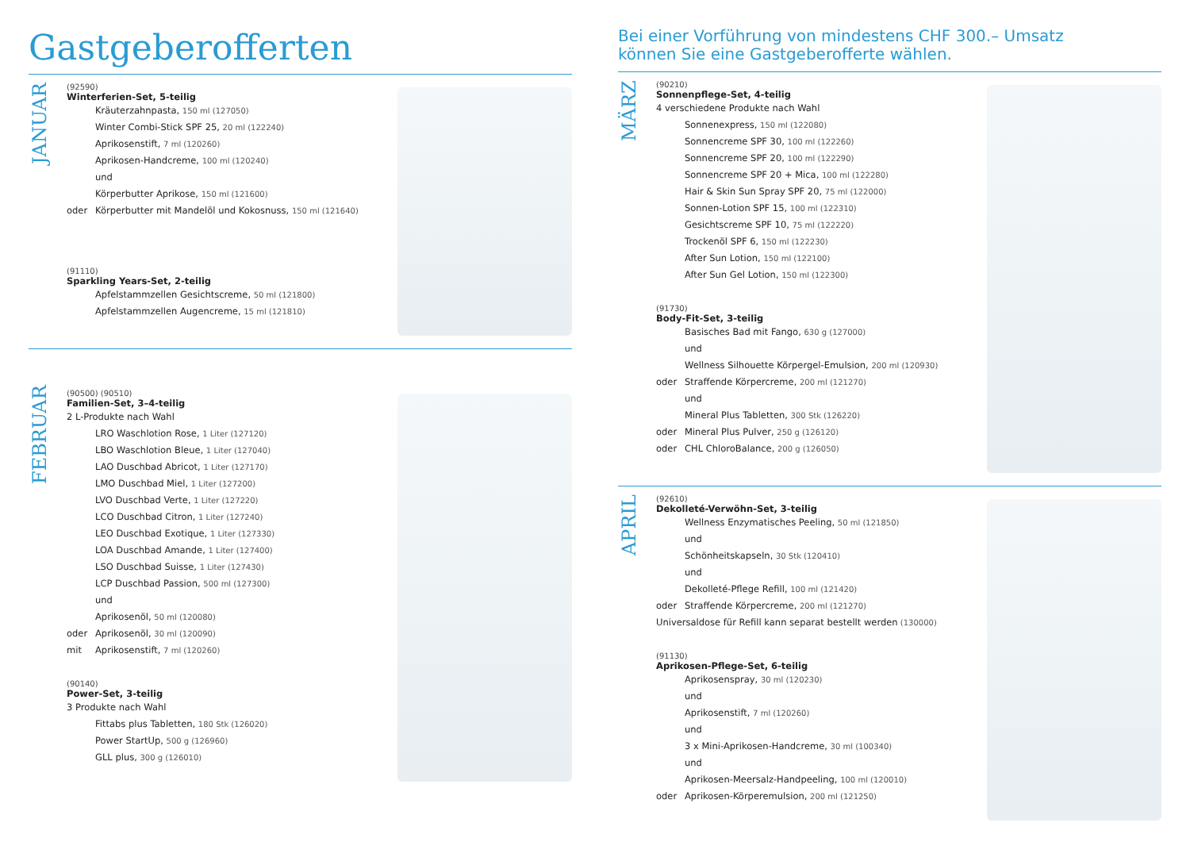Gastgeberofferten
JANUAR
(92590)
Winterferien-Set, 5-teilig
Kräuterzahnpasta, 150 ml (127050)
Winter Combi-Stick SPF 25, 20 ml (122240)
Aprikosenstift, 7 ml (120260)
Aprikosen-Handcreme, 100 ml (120240)
und
Körperbutter Aprikose, 150 ml (121600)
oder Körperbutter mit Mandelöl und Kokosnuss, 150 ml (121640)
(91110)
Sparkling Years-Set, 2-teilig
Apfelstammzellen Gesichtscreme, 50 ml (121800)
Apfelstammzellen Augencreme, 15 ml (121810)
FEBRUAR
(90500) (90510)
Familien-Set, 3–4-teilig
2 L-Produkte nach Wahl
LRO Waschlotion Rose, 1 Liter (127120)
LBO Waschlotion Bleue, 1 Liter (127040)
LAO Duschbad Abricot, 1 Liter (127170)
LMO Duschbad Miel, 1 Liter (127200)
LVO Duschbad Verte, 1 Liter (127220)
LCO Duschbad Citron, 1 Liter (127240)
LEO Duschbad Exotique, 1 Liter (127330)
LOA Duschbad Amande, 1 Liter (127400)
LSO Duschbad Suisse, 1 Liter (127430)
LCP Duschbad Passion, 500 ml (127300)
und
Aprikosenöl, 50 ml (120080)
oder Aprikosenöl, 30 ml (120090)
mit Aprikosenstift, 7 ml (120260)
(90140)
Power-Set, 3-teilig
3 Produkte nach Wahl
Fittabs plus Tabletten, 180 Stk (126020)
Power StartUp, 500 g (126960)
GLL plus, 300 g (126010)
Bei einer Vorführung von mindestens CHF 300.– Umsatz
können Sie eine Gastgeberofferte wählen.
MÄRZ
(90210)
Sonnenpflege-Set, 4-teilig
4 verschiedene Produkte nach Wahl
Sonnenexpress, 150 ml (122080)
Sonnencreme SPF 30, 100 ml (122260)
Sonnencreme SPF 20, 100 ml (122290)
Sonnencreme SPF 20 + Mica, 100 ml (122280)
Hair & Skin Sun Spray SPF 20, 75 ml (122000)
Sonnen-Lotion SPF 15, 100 ml (122310)
Gesichtscreme SPF 10, 75 ml (122220)
Trockenöl SPF 6, 150 ml (122230)
After Sun Lotion, 150 ml (122100)
After Sun Gel Lotion, 150 ml (122300)
(91730)
Body-Fit-Set, 3-teilig
Basisches Bad mit Fango, 630 g (127000)
und
Wellness Silhouette Körpergel-Emulsion, 200 ml (120930)
oder Straffende Körpercreme, 200 ml (121270)
und
Mineral Plus Tabletten, 300 Stk (126220)
oder Mineral Plus Pulver, 250 g (126120)
oder CHL ChloroBalance, 200 g (126050)
APRIL
(92610)
Dekolleté-Verwöhn-Set, 3-teilig
Wellness Enzymatisches Peeling, 50 ml (121850)
und
Schönheitskapseln, 30 Stk (120410)
und
Dekolleté-Pflege Refill, 100 ml (121420)
oder Straffende Körpercreme, 200 ml (121270)
Universaldose für Refill kann separat bestellt werden (130000)
(91130)
Aprikosen-Pflege-Set, 6-teilig
Aprikosenspray, 30 ml (120230)
und
Aprikosenstift, 7 ml (120260)
und
3 x Mini-Aprikosen-Handcreme, 30 ml (100340)
und
Aprikosen-Meersalz-Handpeeling, 100 ml (120010)
oder Aprikosen-Körperemulsion, 200 ml (121250)